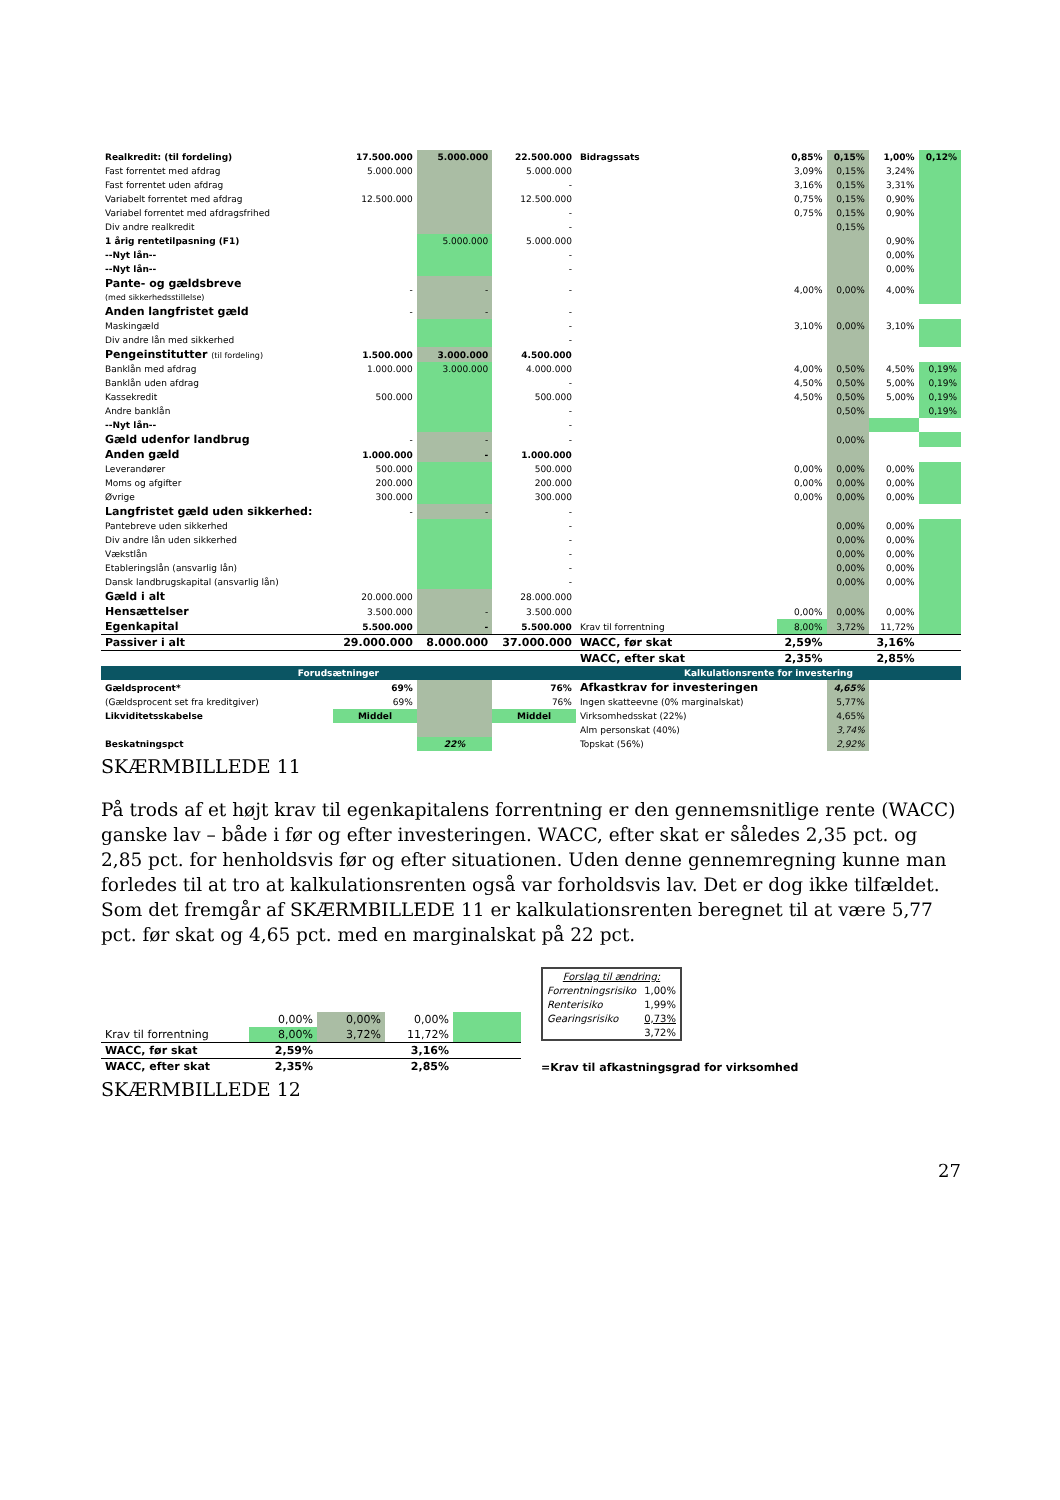| Realkredit: (til fordeling) | 17.500.000 | 5.000.000 | 22.500.000 | Bidragssats | 0,85% | 0,15% | 1,00% | 0,12% |
| Fast forrentet med afdrag | 5.000.000 | | 5.000.000 | | 3,09% | 0,15% | 3,24% | |
| Fast forrentet uden afdrag | | | - | | 3,16% | 0,15% | 3,31% | |
| Variabelt forrentet med afdrag | 12.500.000 | | 12.500.000 | | 0,75% | 0,15% | 0,90% | |
| Variabel forrentet med afdragsfrihed | | | - | | 0,75% | 0,15% | 0,90% | |
| Div andre realkredit | | | - | | | 0,15% | | |
| 1 årig rentetilpasning (F1) | | 5.000.000 | 5.000.000 | | | | 0,90% | |
| --Nyt lån-- | | | - | | | | 0,00% | |
| --Nyt lån-- | | | - | | | | 0,00% | |
| Pante- og gældsbreve (med sikkerhedsstillelse) | - | - | - | | 4,00% | 0,00% | 4,00% | |
| Anden langfristet gæld | - | - | - | | | | | |
| Maskingæld | | | - | | 3,10% | 0,00% | 3,10% | |
| Div andre lån med sikkerhed | | | - | | | | | |
| Pengeinstitutter (til fordeling) | 1.500.000 | 3.000.000 | 4.500.000 | | | | | |
| Banklån med afdrag | 1.000.000 | 3.000.000 | 4.000.000 | | 4,00% | 0,50% | 4,50% | 0,19% |
| Banklån uden afdrag | | | - | | 4,50% | 0,50% | 5,00% | 0,19% |
| Kassekredit | 500.000 | | 500.000 | | 4,50% | 0,50% | 5,00% | 0,19% |
| Andre banklån | | | - | | | 0,50% | | 0,19% |
| --Nyt lån-- | | | - | | | | | |
| Gæld udenfor landbrug | - | - | - | | | 0,00% | | |
| Anden gæld | 1.000.000 | - | 1.000.000 | | | | | |
| Leverandører | 500.000 | | 500.000 | | 0,00% | 0,00% | 0,00% | |
| Moms og afgifter | 200.000 | | 200.000 | | 0,00% | 0,00% | 0,00% | |
| Øvrige | 300.000 | | 300.000 | | 0,00% | 0,00% | 0,00% | |
| Langfristet gæld uden sikkerhed: | - | - | - | | | | | |
| Pantebreve uden sikkerhed | | | - | | | 0,00% | 0,00% | |
| Div andre lån uden sikkerhed | | | - | | | 0,00% | 0,00% | |
| Vækstlån | | | - | | | 0,00% | 0,00% | |
| Etableringslån (ansvarlig lån) | | | - | | | 0,00% | 0,00% | |
| Dansk landbrugskapital (ansvarlig lån) | | | - | | | 0,00% | 0,00% | |
| Gæld i alt | 20.000.000 | | 28.000.000 | | | | | |
| Hensættelser | 3.500.000 | - | 3.500.000 | | 0,00% | 0,00% | 0,00% | |
| Egenkapital | 5.500.000 | - | 5.500.000 | Krav til forrentning | 8,00% | 3,72% | 11,72% | |
| Passiver i alt | 29.000.000 | 8.000.000 | 37.000.000 | WACC, før skat | 2,59% | | 3,16% | |
| | | | | WACC, efter skat | 2,35% | | 2,85% | |
| Forudsætninger | | | | Kalkulationsrente for investering | | | | |
| Gældsprocent* | 69% | | 76% | Afkastkrav for investeringen | | 4,65% | | |
| (Gældsprocent set fra kreditgiver) | 69% | | 76% | Ingen skatteevne (0% marginalskat) | | 5,77% | | |
| Likviditetsskabelse | Middel | | Middel | Virksomhedsskat (22%) | | 4,65% | | |
| | | | | Alm personskat (40%) | | 3,74% | | |
| Beskatningspct | | 22% | | Topskat (56%) | | 2,92% | | |
SKÆRMBILLEDE 11
På trods af et højt krav til egenkapitalens forrentning er den gennemsnitlige rente (WACC) ganske lav – både i før og efter investeringen. WACC, efter skat er således 2,35 pct. og 2,85 pct. for henholdsvis før og efter situationen. Uden denne gennemregning kunne man forledes til at tro at kalkulationsrenten også var forholdsvis lav. Det er dog ikke tilfældet. Som det fremgår af SKÆRMBILLEDE 11 er kalkulationsrenten beregnet til at være 5,77 pct. før skat og 4,65 pct. med en marginalskat på 22 pct.
| | 0,00% | 0,00% | 0,00% | |
| Krav til forrentning | 8,00% | 3,72% | 11,72% | |
| WACC, før skat | 2,59% | | 3,16% | |
| WACC, efter skat | 2,35% | | 2,85% | |
| Forslag til ændring: | |
| Forrentningsrisiko | 1,00% |
| Renterisiko | 1,99% |
| Gearingsrisiko | 0,73% |
| | 3,72% |
=Krav til afkastningsgrad for virksomhed
SKÆRMBILLEDE 12
27